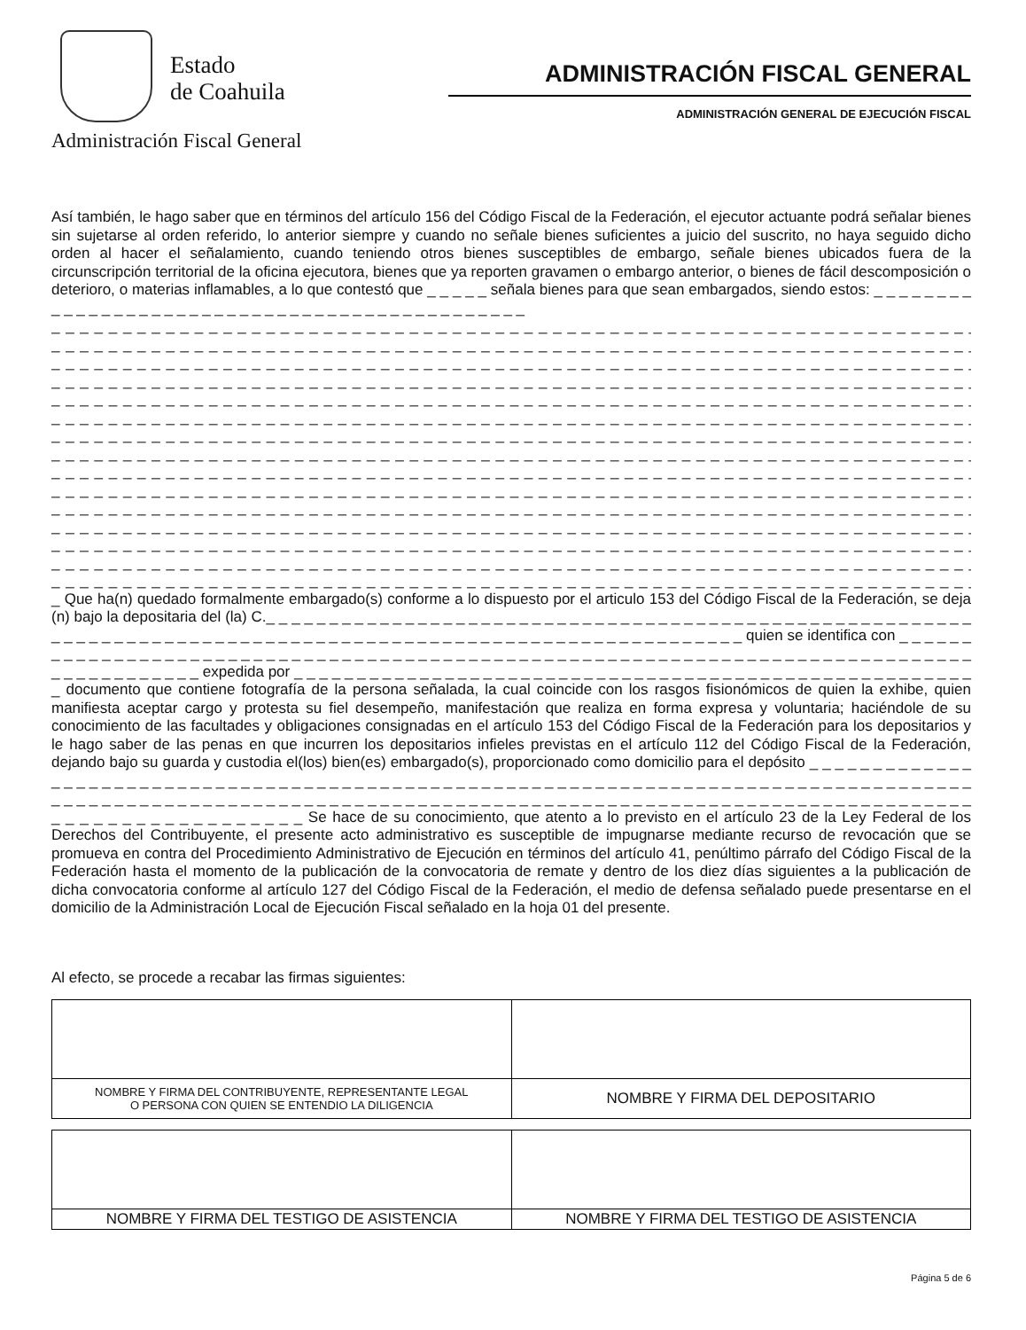Estado
de Coahuila
Administración Fiscal General
ADMINISTRACIÓN FISCAL GENERAL
ADMINISTRACIÓN GENERAL DE EJECUCIÓN FISCAL
Así también, le hago saber que en términos del artículo 156 del Código Fiscal de la Federación, el ejecutor actuante podrá señalar bienes sin sujetarse al orden referido, lo anterior siempre y cuando no señale bienes suficientes a juicio del suscrito, no haya seguido dicho orden al hacer el señalamiento, cuando teniendo otros bienes susceptibles de embargo, señale bienes ubicados fuera de la circunscripción territorial de la oficina ejecutora, bienes que ya reporten gravamen o embargo anterior, o bienes de fácil descomposición o deterioro, o materias inflamables, a lo que contestó que _ _ _ _ _ señala bienes para que sean embargados, siendo estos: _ _ _ _ _ _ _ _ _ _ _ _ _ _ _ _ _ _ _ _ _ _ _ _ _ _ _ _ _ _ _ _ _ _ _ _ _ _ _ _ _ _ _ _ _ _
_ _ _ _ _ _ _ _ _ _ _ _ _ _ _ _ _ _ _ _ _ _ _ _ _ _ _ _ _ _ _ _ _ _ _ _ _ _ _ _ _ _ _ _ _ _ _ _ _ _ _ _ _ _ _ _ _ _ _ _ _ _ _ _ _ _ _ _ _ _ _
_ _ _ _ _ _ _ _ _ _ _ _ _ _ _ _ _ _ _ _ _ _ _ _ _ _ _ _ _ _ _ _ _ _ _ _ _ _ _ _ _ _ _ _ _ _ _ _ _ _ _ _ _ _ _ _ _ _ _ _ _ _ _ _ _ _ _ _ _ _ _
_ _ _ _ _ _ _ _ _ _ _ _ _ _ _ _ _ _ _ _ _ _ _ _ _ _ _ _ _ _ _ _ _ _ _ _ _ _ _ _ _ _ _ _ _ _ _ _ _ _ _ _ _ _ _ _ _ _ _ _ _ _ _ _ _ _ _ _ _ _ _
_ _ _ _ _ _ _ _ _ _ _ _ _ _ _ _ _ _ _ _ _ _ _ _ _ _ _ _ _ _ _ _ _ _ _ _ _ _ _ _ _ _ _ _ _ _ _ _ _ _ _ _ _ _ _ _ _ _ _ _ _ _ _ _ _ _ _ _ _ _ _
_ _ _ _ _ _ _ _ _ _ _ _ _ _ _ _ _ _ _ _ _ _ _ _ _ _ _ _ _ _ _ _ _ _ _ _ _ _ _ _ _ _ _ _ _ _ _ _ _ _ _ _ _ _ _ _ _ _ _ _ _ _ _ _ _ _ _ _ _ _ _
_ _ _ _ _ _ _ _ _ _ _ _ _ _ _ _ _ _ _ _ _ _ _ _ _ _ _ _ _ _ _ _ _ _ _ _ _ _ _ _ _ _ _ _ _ _ _ _ _ _ _ _ _ _ _ _ _ _ _ _ _ _ _ _ _ _ _ _ _ _ _
_ _ _ _ _ _ _ _ _ _ _ _ _ _ _ _ _ _ _ _ _ _ _ _ _ _ _ _ _ _ _ _ _ _ _ _ _ _ _ _ _ _ _ _ _ _ _ _ _ _ _ _ _ _ _ _ _ _ _ _ _ _ _ _ _ _ _ _ _ _ _
_ _ _ _ _ _ _ _ _ _ _ _ _ _ _ _ _ _ _ _ _ _ _ _ _ _ _ _ _ _ _ _ _ _ _ _ _ _ _ _ _ _ _ _ _ _ _ _ _ _ _ _ _ _ _ _ _ _ _ _ _ _ _ _ _ _ _ _ _ _ _
_ _ _ _ _ _ _ _ _ _ _ _ _ _ _ _ _ _ _ _ _ _ _ _ _ _ _ _ _ _ _ _ _ _ _ _ _ _ _ _ _ _ _ _ _ _ _ _ _ _ _ _ _ _ _ _ _ _ _ _ _ _ _ _ _ _ _ _ _ _ _
_ _ _ _ _ _ _ _ _ _ _ _ _ _ _ _ _ _ _ _ _ _ _ _ _ _ _ _ _ _ _ _ _ _ _ _ _ _ _ _ _ _ _ _ _ _ _ _ _ _ _ _ _ _ _ _ _ _ _ _ _ _ _ _ _ _ _ _ _ _ _
_ _ _ _ _ _ _ _ _ _ _ _ _ _ _ _ _ _ _ _ _ _ _ _ _ _ _ _ _ _ _ _ _ _ _ _ _ _ _ _ _ _ _ _ _ _ _ _ _ _ _ _ _ _ _ _ _ _ _ _ _ _ _ _ _ _ _ _ _ _ _
_ _ _ _ _ _ _ _ _ _ _ _ _ _ _ _ _ _ _ _ _ _ _ _ _ _ _ _ _ _ _ _ _ _ _ _ _ _ _ _ _ _ _ _ _ _ _ _ _ _ _ _ _ _ _ _ _ _ _ _ _ _ _ _ _ _ _ _ _ _ _
_ _ _ _ _ _ _ _ _ _ _ _ _ _ _ _ _ _ _ _ _ _ _ _ _ _ _ _ _ _ _ _ _ _ _ _ _ _ _ _ _ _ _ _ _ _ _ _ _ _ _ _ _ _ _ _ _ _ _ _ _ _ _ _ _ _ _ _ _ _ _
_ _ _ _ _ _ _ _ _ _ _ _ _ _ _ _ _ _ _ _ _ _ _ _ _ _ _ _ _ _ _ _ _ _ _ _ _ _ _ _ _ _ _ _ _ _ _ _ _ _ _ _ _ _ _ _ _ _ _ _ _ _ _ _ _ _ _ _ _ _ _
_ _ _ _ _ _ _ _ _ _ _ _ _ _ _ _ _ _ _ _ _ _ _ _ _ _ _ _ _ _ _ _ _ _ _ _ _ _ _ _ _ _ _ _ _ _ _ _ _ _ _ _ _ _ _ _ _ _ _ _ _ _ _ _ _ _ _ _ _ _ _
_ Que ha(n) quedado formalmente embargado(s) conforme a lo dispuesto por el articulo 153 del Código Fiscal de la Federación, se deja (n) bajo la depositaria del (la) C._ _ _ _ _ _ _ _ _ _ _ _ _ _ _ _ _ _ _ _ _ _ _ _ _ _ _ _ _ _ _ _ _ _ _ _ _ _ _ _ _ _ _ _ _ _ _ _ _ _ _ _ _ _ _ _ _ _ _ _ _ _ _ _ _ _ _ _ _ _ _ _ _ _ _ _ _ _ _ _ _ _ _ _ _ _ _ _ _ _ _ _ _ _ _ _ _ _ _ _ _ _ _ _ _ _ _ _ _ _ _ quien se identifica con _ _ _ _ _ _ _ _ _ _ _ _ _ _ _ _ _ _ _ _ _ _ _ _ _ _ _ _ _ _ _ _ _ _ _ _ _ _ _ _ _ _ _ _ _ _ _ _ _ _ _ _ _ _ _ _ _ _ _ _ _ _ _ _ _ _ _ _ _ _ _ _ _ _ _ _ _ _ _ _ _ _ _ _ _ _ _ _ _ _ _ expedida por _ _ _ _ _ _ _ _ _ _ _ _ _ _ _ _ _ _ _ _ _ _ _ _ _ _ _ _ _ _ _ _ _ _ _ _ _ _ _ _ _ _ _ _ _ _ _ _ _ _ _ _ _ _ _ documento que contiene fotografía de la persona señalada, la cual coincide con los rasgos fisionómicos de quien la exhibe, quien manifiesta aceptar cargo y protesta su fiel desempeño, manifestación que realiza en forma expresa y voluntaria; haciéndole de su conocimiento de las facultades y obligaciones consignadas en el artículo 153 del Código Fiscal de la Federación para los depositarios y le hago saber de las penas en que incurren los depositarios infieles previstas en el artículo 112 del Código Fiscal de la Federación, dejando bajo su guarda y custodia el(los) bien(es) embargado(s), proporcionado como domicilio para el depósito _ _ _ _ _ _ _ _ _ _ _ _ _ _ _ _ _ _ _ _ _ _ _ _ _ _ _ _ _ _ _ _ _ _ _ _ _ _ _ _ _ _ _ _ _ _ _ _ _ _ _ _ _ _ _ _ _ _ _ _ _ _ _ _ _ _ _ _ _ _ _ _ _ _ _ _ _ _ _ _ _ _ _ _ _ _ _ _ _ _ _ _ _ _ _ _ _ _ _ _ _ _ _ _ _ _ _ _ _ _ _ _ _ _ _ _ _ _ _ _ _ _ _ _ _ _ _ _ _ _ _ _ _ _ _ _ _ _ _ _ _ _ _ _ _ _ _ _ _ _ _ _ _ _ _ _ _ _ _ _ _ _ _ _ _ _ _ _ _ _ _ _ _ _ _ _ _ Se hace de su conocimiento, que atento a lo previsto en el artículo 23 de la Ley Federal de los Derechos del Contribuyente, el presente acto administrativo es susceptible de impugnarse mediante recurso de revocación que se promueva en contra del Procedimiento Administrativo de Ejecución en términos del artículo 41, penúltimo párrafo del Código Fiscal de la Federación hasta el momento de la publicación de la convocatoria de remate y dentro de los diez días siguientes a la publicación de dicha convocatoria conforme al artículo 127 del Código Fiscal de la Federación, el medio de defensa señalado puede presentarse en el domicilio de la Administración Local de Ejecución Fiscal señalado en la hoja 01 del presente.
Al efecto, se procede a recabar las firmas siguientes:
| NOMBRE Y FIRMA DEL CONTRIBUYENTE, REPRESENTANTE LEGAL O PERSONA CON QUIEN SE ENTENDIO LA DILIGENCIA | NOMBRE Y FIRMA DEL DEPOSITARIO |
| NOMBRE Y FIRMA DEL TESTIGO DE ASISTENCIA | NOMBRE Y FIRMA DEL TESTIGO DE ASISTENCIA |
Página 5 de 6